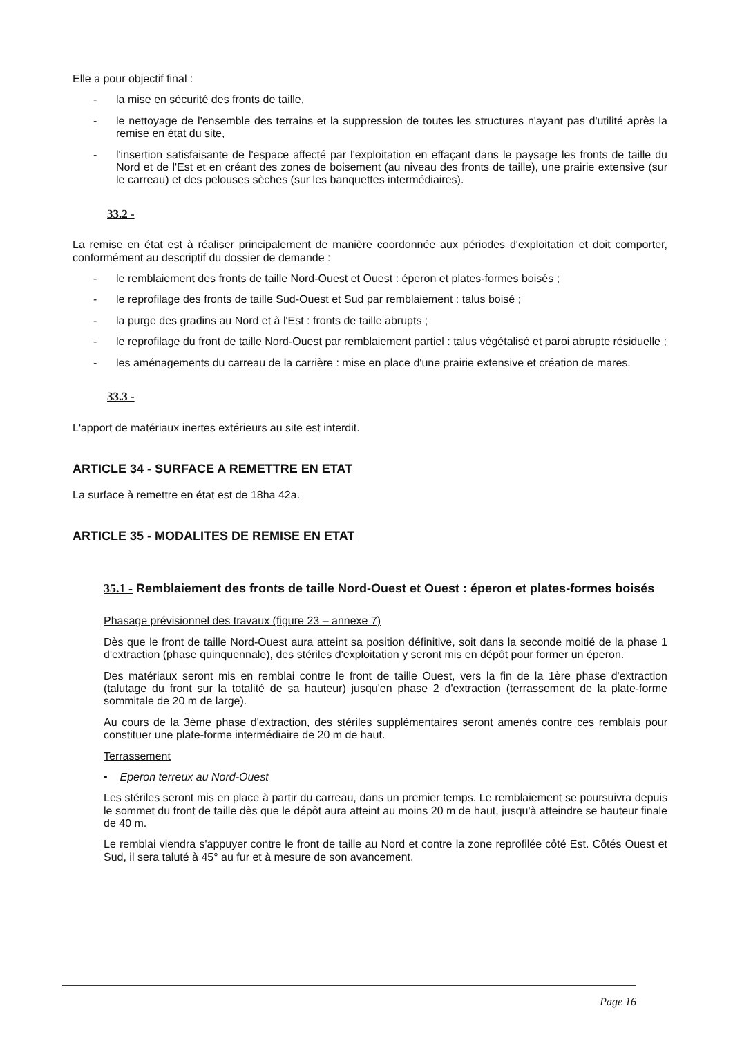Elle a pour objectif final :
- la mise en sécurité des fronts de taille,
- le nettoyage de l'ensemble des terrains et la suppression de toutes les structures n'ayant pas d'utilité après la remise en état du site,
- l'insertion satisfaisante de l'espace affecté par l'exploitation en effaçant dans le paysage les fronts de taille du Nord et de l'Est et en créant des zones de boisement (au niveau des fronts de taille), une prairie extensive (sur le carreau) et des pelouses sèches (sur les banquettes intermédiaires).
33.2 -
La remise en état est à réaliser principalement de manière coordonnée aux périodes d'exploitation et doit comporter, conformément au descriptif du dossier de demande :
- le remblaiement des fronts de taille Nord-Ouest et Ouest : éperon et plates-formes boisés ;
- le reprofilage des fronts de taille Sud-Ouest et Sud par remblaiement : talus boisé ;
- la purge des gradins au Nord et à l'Est : fronts de taille abrupts ;
- le reprofilage du front de taille Nord-Ouest par remblaiement partiel : talus végétalisé et paroi abrupte résiduelle ;
- les aménagements du carreau de la carrière : mise en place d'une prairie extensive et création de mares.
33.3 -
L'apport de matériaux inertes extérieurs au site est interdit.
ARTICLE 34 - SURFACE A REMETTRE EN ETAT
La surface à remettre en état est de 18ha 42a.
ARTICLE 35 - MODALITES DE REMISE EN ETAT
35.1 - Remblaiement des fronts de taille Nord-Ouest et Ouest : éperon et plates-formes boisés
Phasage prévisionnel des travaux (figure 23 – annexe 7)
Dès que le front de taille Nord-Ouest aura atteint sa position définitive, soit dans la seconde moitié de la phase 1 d'extraction (phase quinquennale), des stériles d'exploitation y seront mis en dépôt pour former un éperon.
Des matériaux seront mis en remblai contre le front de taille Ouest, vers la fin de la 1ère phase d'extraction (talutage du front sur la totalité de sa hauteur) jusqu'en phase 2 d'extraction (terrassement de la plate-forme sommitale de 20 m de large).
Au cours de la 3ème phase d'extraction, des stériles supplémentaires seront amenés contre ces remblais pour constituer une plate-forme intermédiaire de 20 m de haut.
Terrassement
▪ Eperon terreux au Nord-Ouest
Les stériles seront mis en place à partir du carreau, dans un premier temps. Le remblaiement se poursuivra depuis le sommet du front de taille dès que le dépôt aura atteint au moins 20 m de haut, jusqu'à atteindre se hauteur finale de 40 m.
Le remblai viendra s'appuyer contre le front de taille au Nord et contre la zone reprofilée côté Est. Côtés Ouest et Sud, il sera taluté à 45° au fur et à mesure de son avancement.
Page 16